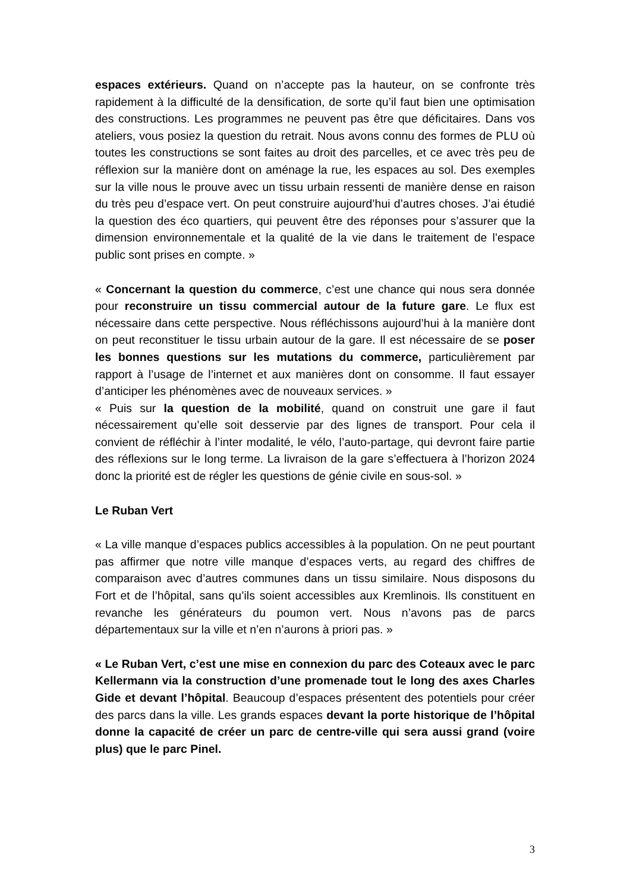espaces extérieurs. Quand on n’accepte pas la hauteur, on se confronte très rapidement à la difficulté de la densification, de sorte qu’il faut bien une optimisation des constructions. Les programmes ne peuvent pas être que déficitaires. Dans vos ateliers, vous posiez la question du retrait. Nous avons connu des formes de PLU où toutes les constructions se sont faites au droit des parcelles, et ce avec très peu de réflexion sur la manière dont on aménage la rue, les espaces au sol. Des exemples sur la ville nous le prouve avec un tissu urbain ressenti de manière dense en raison du très peu d’espace vert. On peut construire aujourd’hui d’autres choses. J’ai étudié la question des éco quartiers, qui peuvent être des réponses pour s’assurer que la dimension environnementale et la qualité de la vie dans le traitement de l’espace public sont prises en compte. »
« Concernant la question du commerce, c’est une chance qui nous sera donnée pour reconstruire un tissu commercial autour de la future gare. Le flux est nécessaire dans cette perspective. Nous réfléchissons aujourd’hui à la manière dont on peut reconstituer le tissu urbain autour de la gare. Il est nécessaire de se poser les bonnes questions sur les mutations du commerce, particulièrement par rapport à l’usage de l’internet et aux manières dont on consomme. Il faut essayer d’anticiper les phénomènes avec de nouveaux services. »
« Puis sur la question de la mobilité, quand on construit une gare il faut nécessairement qu’elle soit desservie par des lignes de transport. Pour cela il convient de réfléchir à l’inter modalité, le vélo, l’auto-partage, qui devront faire partie des réflexions sur le long terme. La livraison de la gare s’effectuera à l’horizon 2024 donc la priorité est de régler les questions de génie civile en sous-sol. »
Le Ruban Vert
« La ville manque d’espaces publics accessibles à la population. On ne peut pourtant pas affirmer que notre ville manque d’espaces verts, au regard des chiffres de comparaison avec d’autres communes dans un tissu similaire. Nous disposons du Fort et de l’hôpital, sans qu’ils soient accessibles aux Kremlinois. Ils constituent en revanche les générateurs du poumon vert. Nous n’avons pas de parcs départementaux sur la ville et n’en n’aurons à priori pas. »
« Le Ruban Vert, c’est une mise en connexion du parc des Coteaux avec le parc Kellermann via la construction d’une promenade tout le long des axes Charles Gide et devant l’hôpital. Beaucoup d’espaces présentent des potentiels pour créer des parcs dans la ville. Les grands espaces devant la porte historique de l’hôpital donne la capacité de créer un parc de centre-ville qui sera aussi grand (voire plus) que le parc Pinel.
3